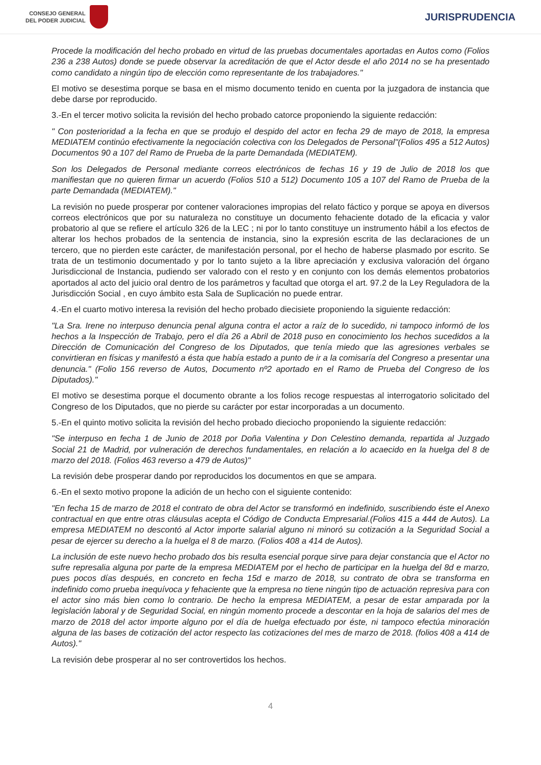CONSEJO GENERAL
DEL PODER JUDICIAL
JURISPRUDENCIA
Procede la modificación del hecho probado en virtud de las pruebas documentales aportadas en Autos como (Folios 236 a 238 Autos) donde se puede observar la acreditación de que el Actor desde el año 2014 no se ha presentado como candidato a ningún tipo de elección como representante de los trabajadores."
El motivo se desestima porque se basa en el mismo documento tenido en cuenta por la juzgadora de instancia que debe darse por reproducido.
3.-En el tercer motivo solicita la revisión del hecho probado catorce proponiendo la siguiente redacción:
" Con posterioridad a la fecha en que se produjo el despido del actor en fecha 29 de mayo de 2018, la empresa MEDIATEM continúo efectivamente la negociación colectiva con los Delegados de Personal"(Folios 495 a 512 Autos) Documentos 90 a 107 del Ramo de Prueba de la parte Demandada (MEDIATEM).
Son los Delegados de Personal mediante correos electrónicos de fechas 16 y 19 de Julio de 2018 los que manifiestan que no quieren firmar un acuerdo (Folios 510 a 512) Documento 105 a 107 del Ramo de Prueba de la parte Demandada (MEDIATEM)."
La revisión no puede prosperar por contener valoraciones impropias del relato fáctico y porque se apoya en diversos correos electrónicos que por su naturaleza no constituye un documento fehaciente dotado de la eficacia y valor probatorio al que se refiere el artículo 326 de la LEC ; ni por lo tanto constituye un instrumento hábil a los efectos de alterar los hechos probados de la sentencia de instancia, sino la expresión escrita de las declaraciones de un tercero, que no pierden este carácter, de manifestación personal, por el hecho de haberse plasmado por escrito. Se trata de un testimonio documentado y por lo tanto sujeto a la libre apreciación y exclusiva valoración del órgano Jurisdiccional de Instancia, pudiendo ser valorado con el resto y en conjunto con los demás elementos probatorios aportados al acto del juicio oral dentro de los parámetros y facultad que otorga el art. 97.2 de la Ley Reguladora de la Jurisdicción Social , en cuyo ámbito esta Sala de Suplicación no puede entrar.
4.-En el cuarto motivo interesa la revisión del hecho probado diecisiete proponiendo la siguiente redacción:
"La Sra. Irene no interpuso denuncia penal alguna contra el actor a raíz de lo sucedido, ni tampoco informó de los hechos a la Inspección de Trabajo, pero el día 26 a Abril de 2018 puso en conocimiento los hechos sucedidos a la Dirección de Comunicación del Congreso de los Diputados, que tenía miedo que las agresiones verbales se convirtieran en físicas y manifestó a ésta que había estado a punto de ir a la comisaría del Congreso a presentar una denuncia." (Folio 156 reverso de Autos, Documento nº2 aportado en el Ramo de Prueba del Congreso de los Diputados)."
El motivo se desestima porque el documento obrante a los folios recoge respuestas al interrogatorio solicitado del Congreso de los Diputados, que no pierde su carácter por estar incorporadas a un documento.
5.-En el quinto motivo solicita la revisión del hecho probado dieciocho proponiendo la siguiente redacción:
"Se interpuso en fecha 1 de Junio de 2018 por Doña Valentina y Don Celestino demanda, repartida al Juzgado Social 21 de Madrid, por vulneración de derechos fundamentales, en relación a lo acaecido en la huelga del 8 de marzo del 2018. (Folios 463 reverso a 479 de Autos)"
La revisión debe prosperar dando por reproducidos los documentos en que se ampara.
6.-En el sexto motivo propone la adición de un hecho con el siguiente contenido:
"En fecha 15 de marzo de 2018 el contrato de obra del Actor se transformó en indefinido, suscribiendo éste el Anexo contractual en que entre otras cláusulas acepta el Código de Conducta Empresarial.(Folios 415 a 444 de Autos). La empresa MEDIATEM no descontó al Actor importe salarial alguno ni minoró su cotización a la Seguridad Social a pesar de ejercer su derecho a la huelga el 8 de marzo. (Folios 408 a 414 de Autos).
La inclusión de este nuevo hecho probado dos bis resulta esencial porque sirve para dejar constancia que el Actor no sufre represalia alguna por parte de la empresa MEDIATEM por el hecho de participar en la huelga del 8d e marzo, pues pocos días después, en concreto en fecha 15d e marzo de 2018, su contrato de obra se transforma en indefinido como prueba inequívoca y fehaciente que la empresa no tiene ningún tipo de actuación represiva para con el actor sino más bien como lo contrario. De hecho la empresa MEDIATEM, a pesar de estar amparada por la legislación laboral y de Seguridad Social, en ningún momento procede a descontar en la hoja de salarios del mes de marzo de 2018 del actor importe alguno por el día de huelga efectuado por éste, ni tampoco efectúa minoración alguna de las bases de cotización del actor respecto las cotizaciones del mes de marzo de 2018. (folios 408 a 414 de Autos)."
La revisión debe prosperar al no ser controvertidos los hechos.
4